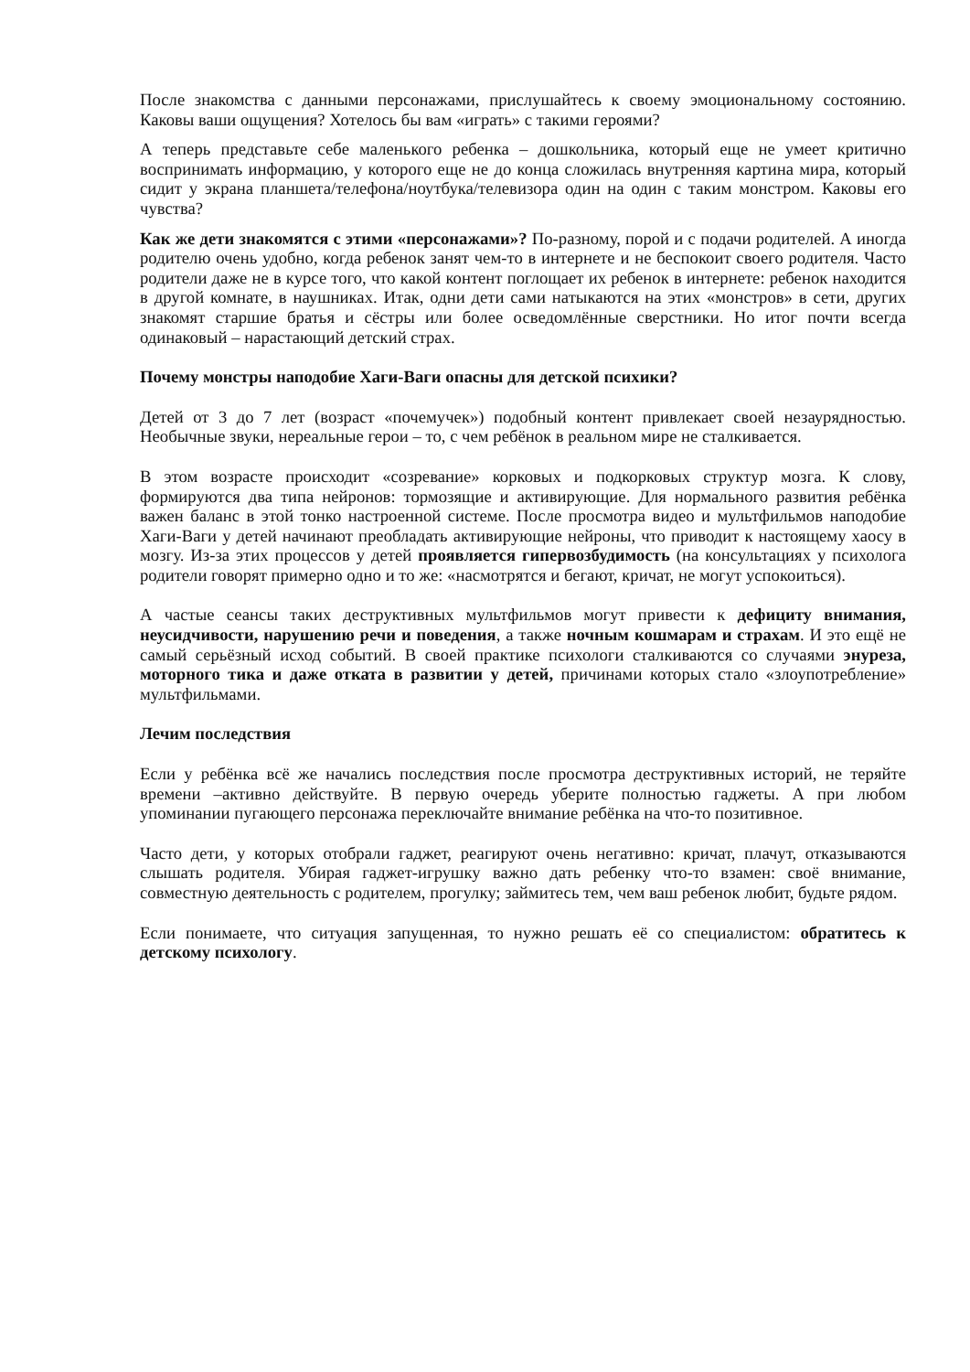После знакомства с данными персонажами, прислушайтесь к своему эмоциональному состоянию. Каковы ваши ощущения? Хотелось бы вам «играть» с такими героями?
А теперь представьте себе маленького ребенка – дошкольника, который еще не умеет критично воспринимать информацию, у которого еще не до конца сложилась внутренняя картина мира, который сидит у экрана планшета/телефона/ноутбука/телевизора один на один с таким монстром. Каковы его чувства?
Как же дети знакомятся с этими «персонажами»? По-разному, порой и с подачи родителей. А иногда родителю очень удобно, когда ребенок занят чем-то в интернете и не беспокоит своего родителя. Часто родители даже не в курсе того, что какой контент поглощает их ребенок в интернете: ребенок находится в другой комнате, в наушниках. Итак, одни дети сами натыкаются на этих «монстров» в сети, других знакомят старшие братья и сёстры или более осведомлённые сверстники. Но итог почти всегда одинаковый – нарастающий детский страх.
Почему монстры наподобие Хаги-Ваги опасны для детской психики?
Детей от 3 до 7 лет (возраст «почемучек») подобный контент привлекает своей незаурядностью. Необычные звуки, нереальные герои – то, с чем ребёнок в реальном мире не сталкивается.
В этом возрасте происходит «созревание» корковых и подкорковых структур мозга. К слову, формируются два типа нейронов: тормозящие и активирующие. Для нормального развития ребёнка важен баланс в этой тонко настроенной системе. После просмотра видео и мультфильмов наподобие Хаги-Ваги у детей начинают преобладать активирующие нейроны, что приводит к настоящему хаосу в мозгу. Из-за этих процессов у детей проявляется гипервозбудимость (на консультациях у психолога родители говорят примерно одно и то же: «насмотрятся и бегают, кричат, не могут успокоиться).
А частые сеансы таких деструктивных мультфильмов могут привести к дефициту внимания, неусидчивости, нарушению речи и поведения, а также ночным кошмарам и страхам. И это ещё не самый серьёзный исход событий. В своей практике психологи сталкиваются со случаями энуреза, моторного тика и даже отката в развитии у детей, причинами которых стало «злоупотребление» мультфильмами.
Лечим последствия
Если у ребёнка всё же начались последствия после просмотра деструктивных историй, не теряйте времени –активно действуйте. В первую очередь уберите полностью гаджеты. А при любом упоминании пугающего персонажа переключайте внимание ребёнка на что-то позитивное.
Часто дети, у которых отобрали гаджет, реагируют очень негативно: кричат, плачут, отказываются слышать родителя. Убирая гаджет-игрушку важно дать ребенку что-то взамен: своё внимание, совместную деятельность с родителем, прогулку; займитесь тем, чем ваш ребенок любит, будьте рядом.
Если понимаете, что ситуация запущенная, то нужно решать её со специалистом: обратитесь к детскому психологу.